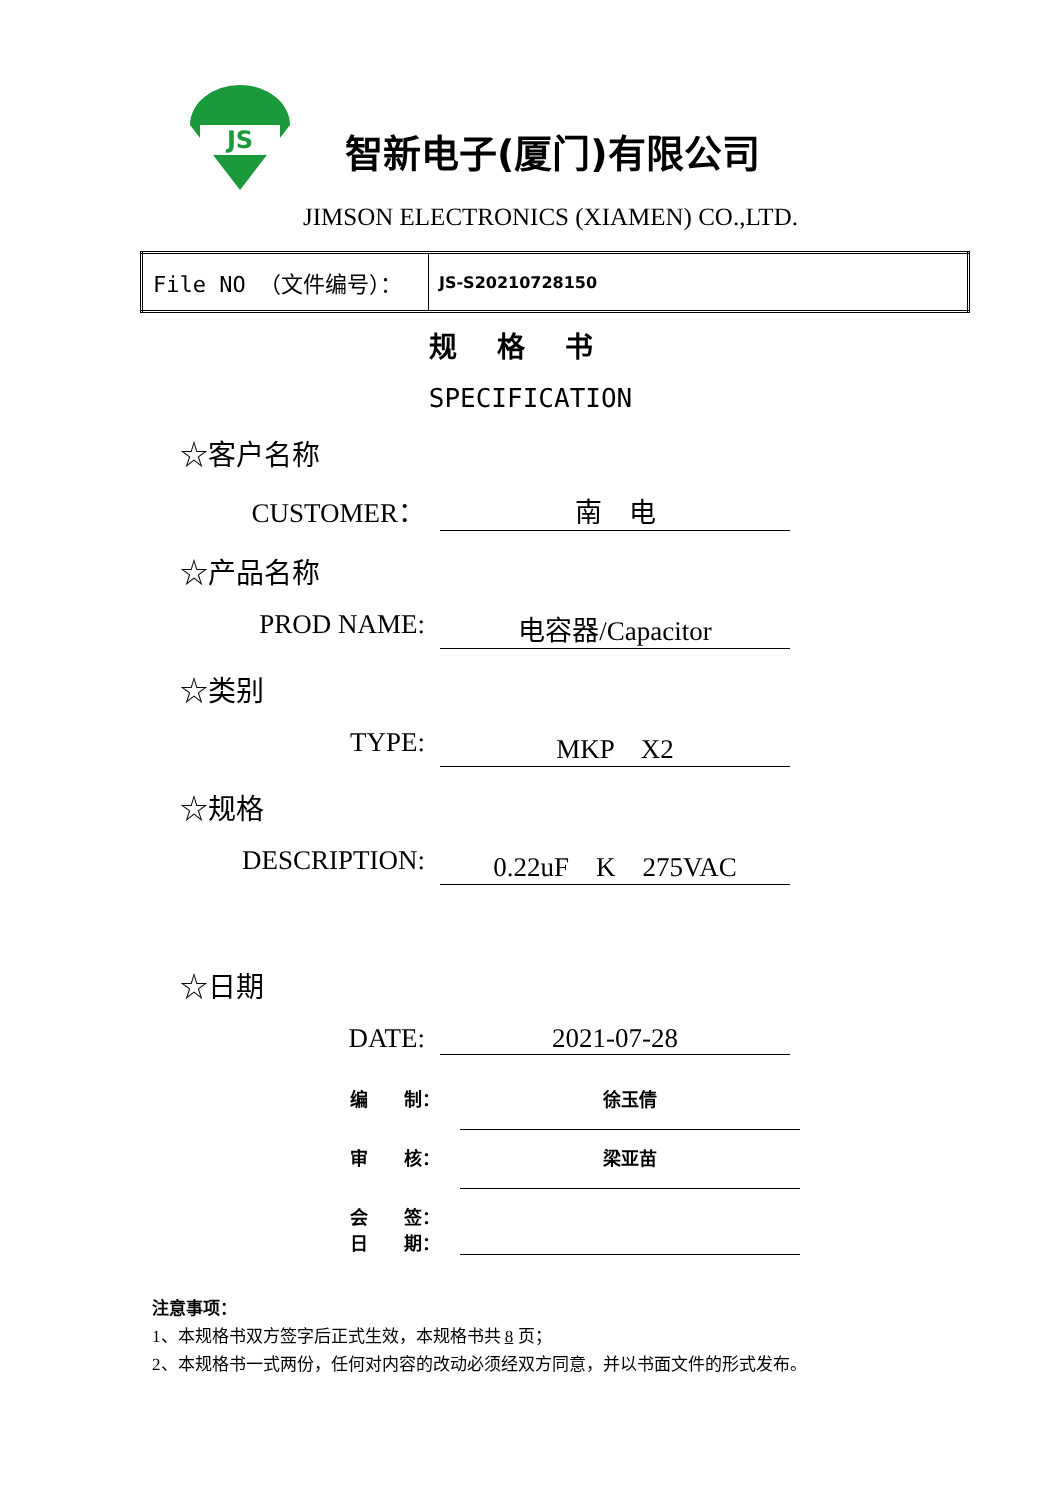JS
智新电子(厦门)有限公司
JIMSON ELECTRONICS (XIAMEN) CO.,LTD.
| File NO （文件编号）： | JS-S20210728150 |
规格书
SPECIFICATION
☆客户名称
CUSTOMER： 南　电
☆产品名称
PROD NAME: 电容器/Capacitor
☆类别
TYPE: MKP　X2
☆规格
DESCRIPTION: 0.22uF　K　275VAC
☆日期
DATE: 2021-07-28
编　　制： 徐玉倩
审　　核： 梁亚苗
会　　签：
日　　期：
注意事项：
1、本规格书双方签字后正式生效，本规格书共 8 页；
2、本规格书一式两份，任何对内容的改动必须经双方同意，并以书面文件的形式发布。